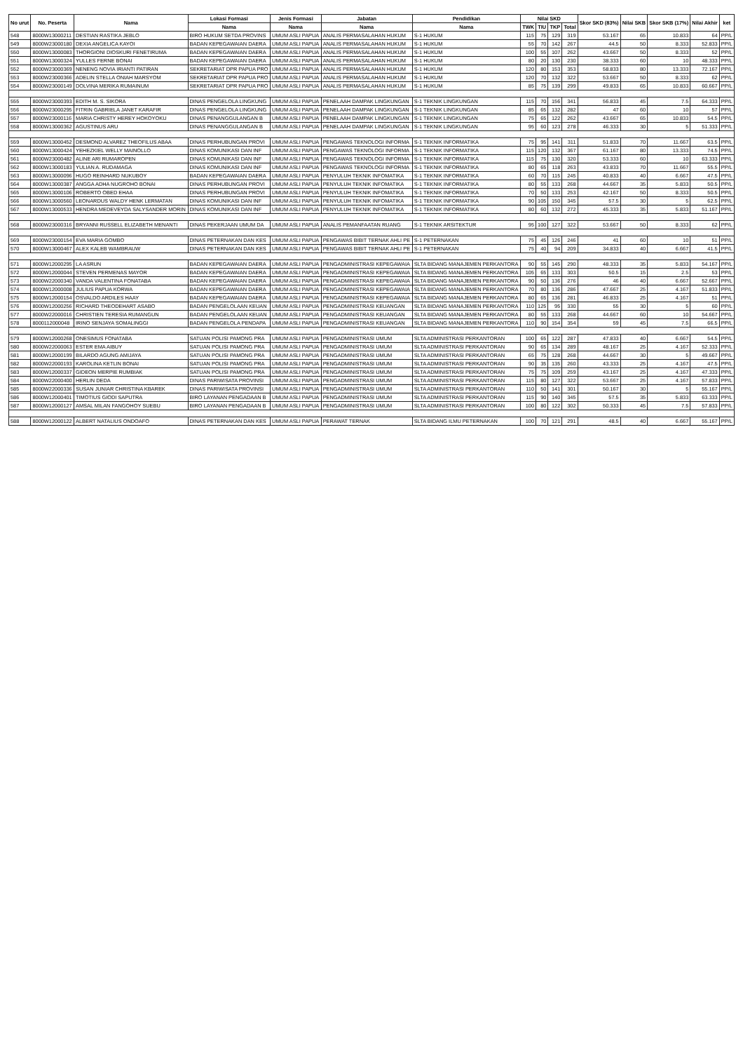| No urut | No. Peserta | Nama | Lokasi Formasi | Jenis Formasi | Jabatan | Pendidikan | Nilai SKD | | | | Skor SKD (83%) | Nilai SKB | Skor SKB (17%) | Nilai Akhir | ket |
| --- | --- | --- | --- | --- | --- | --- | --- | --- | --- | --- | --- | --- | --- | --- | --- |
| | | | Nama | Nama | Nama | Nama | TWK | TIU | TKP | Total | | | | | |
| 548 | 8000W13000211 | DESTIAN RASTIKA JEBLO | BIRO HUKUM SETDA PROVINS | UMUM ASLI PAPUA | ANALIS PERMASALAHAN HUKUM | S-1 HUKUM | 115 | 75 | 129 | 319 | 53.167 | 65 | 10.833 | 64 | PP/L |
| 549 | 8000W23000180 | DEXIA ANGELICA KAYOI | BADAN KEPEGAWAIAN DAERA | UMUM ASLI PAPUA | ANALIS PERMASALAHAN HUKUM | S-1 HUKUM | 55 | 70 | 142 | 267 | 44.5 | 50 | 8.333 | 52.833 | PP/L |
| 550 | 8000W13000083 | THORGIONI DIOSKURI FENETIRUMA | BADAN KEPEGAWAIAN DAERA | UMUM ASLI PAPUA | ANALIS PERMASALAHAN HUKUM | S-1 HUKUM | 100 | 55 | 107 | 262 | 43.667 | 50 | 8.333 | 52 | PP/L |
| 551 | 8000W13000324 | YULLES FERNE BONAI | BADAN KEPEGAWAIAN DAERA | UMUM ASLI PAPUA | ANALIS PERMASALAHAN HUKUM | S-1 HUKUM | 80 | 20 | 130 | 230 | 38.333 | 60 | 10 | 48.333 | PP/L |
| 552 | 8000W23000369 | NENENG NOVIA IRIANTI PATIRAN | SEKRETARIAT DPR PAPUA PRO | UMUM ASLI PAPUA | ANALIS PERMASALAHAN HUKUM | S-1 HUKUM | 120 | 80 | 153 | 353 | 58.833 | 80 | 13.333 | 72.167 | PP/L |
| 553 | 8000W23000366 | ADELIN STELLA ONIAH MARSYOM | SEKRETARIAT DPR PAPUA PRO | UMUM ASLI PAPUA | ANALIS PERMASALAHAN HUKUM | S-1 HUKUM | 120 | 70 | 132 | 322 | 53.667 | 50 | 8.333 | 62 | PP/L |
| 554 | 8000W23000149 | DOLVINA MERIKA RUMAINUM | SEKRETARIAT DPR PAPUA PRO | UMUM ASLI PAPUA | ANALIS PERMASALAHAN HUKUM | S-1 HUKUM | 85 | 75 | 139 | 299 | 49.833 | 65 | 10.833 | 60.667 | PP/L |
| 555 | 8000W23000393 | EDITH M. S. SIKORA | DINAS PENGELOLA LINGKUNG | UMUM ASLI PAPUA | PENELAAH DAMPAK LINGKUNGAN | S-1 TEKNIK LINGKUNGAN | 115 | 70 | 156 | 341 | 56.833 | 45 | 7.5 | 64.333 | PP/L |
| 556 | 8000W23000295 | FITRIN GABRIELA JANET KARAFIR | DINAS PENGELOLA LINGKUNG | UMUM ASLI PAPUA | PENELAAH DAMPAK LINGKUNGAN | S-1 TEKNIK LINGKUNGAN | 85 | 65 | 132 | 282 | 47 | 60 | 10 | 57 | PP/L |
| 557 | 8000W23000116 | MARIA CHRISTY HEREY HOKOYOKU | DINAS PENANGGULANGAN B | UMUM ASLI PAPUA | PENELAAH DAMPAK LINGKUNGAN | S-1 TEKNIK LINGKUNGAN | 75 | 65 | 122 | 262 | 43.667 | 65 | 10.833 | 54.5 | PP/L |
| 558 | 8000W13000362 | AGUSTINUS ARU | DINAS PENANGGULANGAN B | UMUM ASLI PAPUA | PENELAAH DAMPAK LINGKUNGAN | S-1 TEKNIK LINGKUNGAN | 95 | 60 | 123 | 278 | 46.333 | 30 | 5 | 51.333 | PP/L |
| 559 | 8000W13000452 | DESMOND ALVAREZ THEOFILUS ABAA | DINAS PERHUBUNGAN PROVI | UMUM ASLI PAPUA | PENGAWAS TEKNOLOGI INFORMA | S-1 TEKNIK INFORMATIKA | 75 | 95 | 141 | 311 | 51.833 | 70 | 11.667 | 63.5 | PP/L |
| 560 | 8000W13000424 | YEHEZKIEL WELLY MAINOLLO | DINAS KOMUNIKASI DAN INF | UMUM ASLI PAPUA | PENGAWAS TEKNOLOGI INFORMA | S-1 TEKNIK INFORMATIKA | 115 | 120 | 132 | 367 | 61.167 | 80 | 13.333 | 74.5 | PP/L |
| 561 | 8000W23000482 | ALINE ARI RUMAROPEN | DINAS KOMUNIKASI DAN INF | UMUM ASLI PAPUA | PENGAWAS TEKNOLOGI INFORMA | S-1 TEKNIK INFORMATIKA | 115 | 75 | 130 | 320 | 53.333 | 60 | 10 | 63.333 | PP/L |
| 562 | 8000W13000183 | YULIAN A. RUDAMAGA | DINAS KOMUNIKASI DAN INF | UMUM ASLI PAPUA | PENGAWAS TEKNOLOGI INFORMA | S-1 TEKNIK INFORMATIKA | 80 | 65 | 118 | 263 | 43.833 | 70 | 11.667 | 55.5 | PP/L |
| 563 | 8000W13000096 | HUGO REINHARD NUKUBOY | BADAN KEPEGAWAIAN DAERA | UMUM ASLI PAPUA | PENYULUH TEKNIK INFOMATIKA | S-1 TEKNIK INFORMATIKA | 60 | 70 | 115 | 245 | 40.833 | 40 | 6.667 | 47.5 | PP/L |
| 564 | 8000W13000387 | ANGGA ADHA NUGROHO BONAI | DINAS PERHUBUNGAN PROVI | UMUM ASLI PAPUA | PENYULUH TEKNIK INFOMATIKA | S-1 TEKNIK INFORMATIKA | 80 | 55 | 133 | 268 | 44.667 | 35 | 5.833 | 50.5 | PP/L |
| 565 | 8000W13000106 | ROBERTO OBED EHAA | DINAS PERHUBUNGAN PROVI | UMUM ASLI PAPUA | PENYULUH TEKNIK INFOMATIKA | S-1 TEKNIK INFORMATIKA | 70 | 50 | 133 | 253 | 42.167 | 50 | 8.333 | 50.5 | PP/L |
| 566 | 8000W13000560 | LEONARDUS WALDY HENK LERMATAN | DINAS KOMUNIKASI DAN INF | UMUM ASLI PAPUA | PENYULUH TEKNIK INFOMATIKA | S-1 TEKNIK INFORMATIKA | 90 | 105 | 150 | 345 | 57.5 | 30 | 5 | 62.5 | PP/L |
| 567 | 8000W13000533 | HENDRA MEDEVEYDA SALYSANDER MORIN | DINAS KOMUNIKASI DAN INF | UMUM ASLI PAPUA | PENYULUH TEKNIK INFOMATIKA | S-1 TEKNIK INFORMATIKA | 80 | 60 | 132 | 272 | 45.333 | 35 | 5.833 | 51.167 | PP/L |
| 568 | 8000W23000316 | BRYANNI RUSSELL ELIZABETH MENANTI | DINAS PEKERJAAN UMUM DA | UMUM ASLI PAPUA | ANALIS PEMANFAATAN RUANG | S-1 TEKNIK ARSITEKTUR | 95 | 100 | 127 | 322 | 53.667 | 50 | 8.333 | 62 | PP/L |
| 569 | 8000W23000154 | EVA MARIA GOMBO | DINAS PETERNAKAN DAN KES | UMUM ASLI PAPUA | PENGAWAS BIBIT TERNAK AHLI PE | S-1 PETERNAKAN | 75 | 45 | 126 | 246 | 41 | 60 | 10 | 51 | PP/L |
| 570 | 8000W13000467 | ALEX KALEB WAMBRAUW | DINAS PETERNAKAN DAN KES | UMUM ASLI PAPUA | PENGAWAS BIBIT TERNAK AHLI PE | S-1 PETERNAKAN | 75 | 40 | 94 | 209 | 34.833 | 40 | 6.667 | 41.5 | PP/L |
| 571 | 8000W12000295 | LA ASRUN | BADAN KEPEGAWAIAN DAERA | UMUM ASLI PAPUA | PENGADMINISTRASI KEPEGAWAIA | SLTA BIDANG MANAJEMEN PERKANTORA | 90 | 55 | 145 | 290 | 48.333 | 35 | 5.833 | 54.167 | PP/L |
| 572 | 8000W12000044 | STEVEN PERMENAS MAYOR | BADAN KEPEGAWAIAN DAERA | UMUM ASLI PAPUA | PENGADMINISTRASI KEPEGAWAIA | SLTA BIDANG MANAJEMEN PERKANTORA | 105 | 65 | 133 | 303 | 50.5 | 15 | 2.5 | 53 | PP/L |
| 573 | 8000W22000340 | VANDA VALENTINA FONATABA | BADAN KEPEGAWAIAN DAERA | UMUM ASLI PAPUA | PENGADMINISTRASI KEPEGAWAIA | SLTA BIDANG MANAJEMEN PERKANTORA | 90 | 50 | 136 | 276 | 46 | 40 | 6.667 | 52.667 | PP/L |
| 574 | 8000W12000008 | JULIUS PAPUA KORWA | BADAN KEPEGAWAIAN DAERA | UMUM ASLI PAPUA | PENGADMINISTRASI KEPEGAWAIA | SLTA BIDANG MANAJEMEN PERKANTORA | 70 | 80 | 136 | 286 | 47.667 | 25 | 4.167 | 51.833 | PP/L |
| 575 | 8000W12000154 | OSVALDO ARDILES HAAY | BADAN KEPEGAWAIAN DAERA | UMUM ASLI PAPUA | PENGADMINISTRASI KEPEGAWAIA | SLTA BIDANG MANAJEMEN PERKANTORA | 80 | 65 | 136 | 281 | 46.833 | 25 | 4.167 | 51 | PP/L |
| 576 | 8000W12000256 | RICHARD THEODEHART ASABO | BADAN PENGELOLAAN KEUAN | UMUM ASLI PAPUA | PENGADMINISTRASI KEUANGAN | SLTA BIDANG MANAJEMEN PERKANTORA | 110 | 125 | 95 | 330 | 55 | 30 | 5 | 60 | PP/L |
| 577 | 8000W22000016 | CHRISTIEN TERESIA RUMANGUN | BADAN PENGELOLAAN KEUAN | UMUM ASLI PAPUA | PENGADMINISTRASI KEUANGAN | SLTA BIDANG MANAJEMEN PERKANTORA | 80 | 55 | 133 | 268 | 44.667 | 60 | 10 | 54.667 | PP/L |
| 578 | 8000112000048 | IRINO SENJAYA SOMALINGGI | BADAN PENGELOLA PENDAPA | UMUM ASLI PAPUA | PENGADMINISTRASI KEUANGAN | SLTA BIDANG MANAJEMEN PERKANTORA | 110 | 90 | 154 | 354 | 59 | 45 | 7.5 | 66.5 | PP/L |
| 579 | 8000W12000268 | ONESIMUS FONATABA | SATUAN POLISI PAMONG PRA | UMUM ASLI PAPUA | PENGADMINISTRASI UMUM | SLTA ADMINISTRASI PERKANTORAN | 100 | 65 | 122 | 287 | 47.833 | 40 | 6.667 | 54.5 | PP/L |
| 580 | 8000W22000063 | ESTER EMA AIBUY | SATUAN POLISI PAMONG PRA | UMUM ASLI PAPUA | PENGADMINISTRASI UMUM | SLTA ADMINISTRASI PERKANTORAN | 90 | 65 | 134 | 289 | 48.167 | 25 | 4.167 | 52.333 | PP/L |
| 581 | 8000W12000199 | BILARDO AGUNG AMIJAYA | SATUAN POLISI PAMONG PRA | UMUM ASLI PAPUA | PENGADMINISTRASI UMUM | SLTA ADMINISTRASI PERKANTORAN | 65 | 75 | 128 | 268 | 44.667 | 30 | 5 | 49.667 | PP/L |
| 582 | 8000W22000193 | KAROLINA KETLIN BONAI | SATUAN POLISI PAMONG PRA | UMUM ASLI PAPUA | PENGADMINISTRASI UMUM | SLTA ADMINISTRASI PERKANTORAN | 90 | 35 | 135 | 260 | 43.333 | 25 | 4.167 | 47.5 | PP/L |
| 583 | 8000W12000337 | GIDEON MERPIE RUMBIAK | SATUAN POLISI PAMONG PRA | UMUM ASLI PAPUA | PENGADMINISTRASI UMUM | SLTA ADMINISTRASI PERKANTORAN | 75 | 75 | 109 | 259 | 43.167 | 25 | 4.167 | 47.333 | PP/L |
| 584 | 8000W22000400 | HERLIN DEDA | DINAS PARIWISATA PROVINSI | UMUM ASLI PAPUA | PENGADMINISTRASI UMUM | SLTA ADMINISTRASI PERKANTORAN | 115 | 80 | 127 | 322 | 53.667 | 25 | 4.167 | 57.833 | PP/L |
| 585 | 8000W22000336 | SUSAN JUNIAR CHRISTINA KBAREK | DINAS PARIWISATA PROVINSI | UMUM ASLI PAPUA | PENGADMINISTRASI UMUM | SLTA ADMINISTRASI PERKANTORAN | 110 | 50 | 141 | 301 | 50.167 | 30 | 5 | 55.167 | PP/L |
| 586 | 8000W12000401 | TIMOTIUS GIODI SAPUTRA | BIRO LAYANAN PENGADAAN B | UMUM ASLI PAPUA | PENGADMINISTRASI UMUM | SLTA ADMINISTRASI PERKANTORAN | 115 | 90 | 140 | 345 | 57.5 | 35 | 5.833 | 63.333 | PP/L |
| 587 | 8000W12000127 | AMSAL MILAN FANGOHOY SUEBU | BIRO LAYANAN PENGADAAN B | UMUM ASLI PAPUA | PENGADMINISTRASI UMUM | SLTA ADMINISTRASI PERKANTORAN | 100 | 80 | 122 | 302 | 50.333 | 45 | 7.5 | 57.833 | PP/L |
| 588 | 8000W12000122 | ALBERT NATALIUS ONDOAFO | DINAS PETERNAKAN DAN KES | UMUM ASLI PAPUA | PERAWAT TERNAK | SLTA BIDANG ILMU PETERNAKAN | 100 | 70 | 121 | 291 | 48.5 | 40 | 6.667 | 55.167 | PP/L |